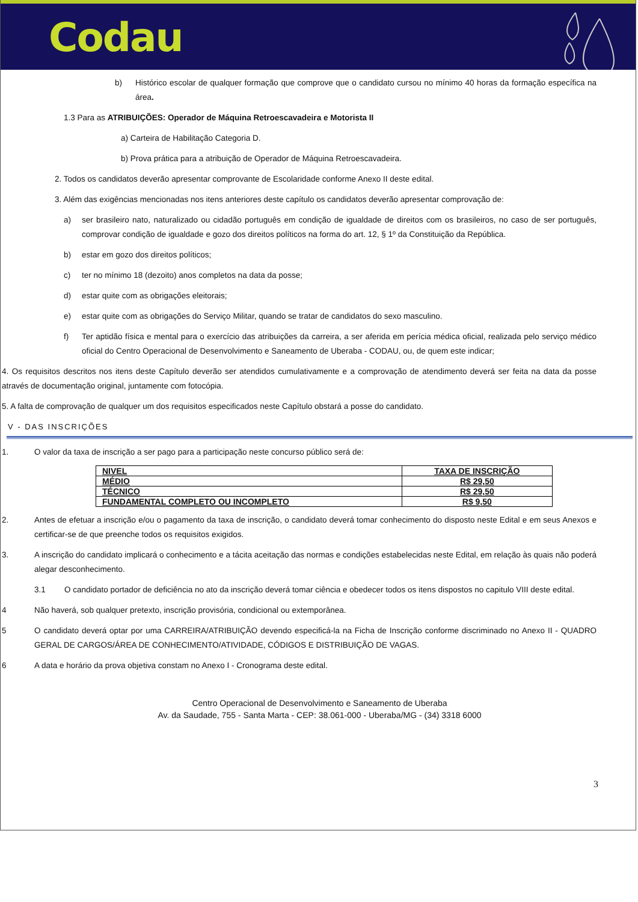Codau
b) Histórico escolar de qualquer formação que comprove que o candidato cursou no mínimo 40 horas da formação específica na área.
1.3 Para as ATRIBUIÇÕES: Operador de Máquina Retroescavadeira e Motorista II
a) Carteira de Habilitação Categoria D.
b) Prova prática para a atribuição de Operador de Máquina Retroescavadeira.
2. Todos os candidatos deverão apresentar comprovante de Escolaridade conforme Anexo II deste edital.
3. Além das exigências mencionadas nos itens anteriores deste capítulo os candidatos deverão apresentar comprovação de:
a) ser brasileiro nato, naturalizado ou cidadão português em condição de igualdade de direitos com os brasileiros, no caso de ser português, comprovar condição de igualdade e gozo dos direitos políticos na forma do art. 12, § 1º da Constituição da República.
b) estar em gozo dos direitos políticos;
c) ter no mínimo 18 (dezoito) anos completos na data da posse;
d) estar quite com as obrigações eleitorais;
e) estar quite com as obrigações do Serviço Militar, quando se tratar de candidatos do sexo masculino.
f) Ter aptidão física e mental para o exercício das atribuições da carreira, a ser aferida em perícia médica oficial, realizada pelo serviço médico oficial do Centro Operacional de Desenvolvimento e Saneamento de Uberaba - CODAU, ou, de quem este indicar;
4. Os requisitos descritos nos itens deste Capítulo deverão ser atendidos cumulativamente e a comprovação de atendimento deverá ser feita na data da posse através de documentação original, juntamente com fotocópia.
5. A falta de comprovação de qualquer um dos requisitos especificados neste Capítulo obstará a posse do candidato.
V - DAS INSCRIÇÕES
1. O valor da taxa de inscrição a ser pago para a participação neste concurso público será de:
| NIVEL | TAXA DE INSCRIÇÃO |
| --- | --- |
| MÉDIO | R$ 29,50 |
| TÉCNICO | R$ 29,50 |
| FUNDAMENTAL COMPLETO OU INCOMPLETO | R$ 9,50 |
2. Antes de efetuar a inscrição e/ou o pagamento da taxa de inscrição, o candidato deverá tomar conhecimento do disposto neste Edital e em seus Anexos e certificar-se de que preenche todos os requisitos exigidos.
3. A inscrição do candidato implicará o conhecimento e a tácita aceitação das normas e condições estabelecidas neste Edital, em relação às quais não poderá alegar desconhecimento.
3.1 O candidato portador de deficiência no ato da inscrição deverá tomar ciência e obedecer todos os itens dispostos no capitulo VIII deste edital.
4 Não haverá, sob qualquer pretexto, inscrição provisória, condicional ou extemporânea.
5 O candidato deverá optar por uma CARREIRA/ATRIBUIÇÃO devendo especificá-la na Ficha de Inscrição conforme discriminado no Anexo II - QUADRO GERAL DE CARGOS/ÁREA DE CONHECIMENTO/ATIVIDADE, CÓDIGOS E DISTRIBUIÇÃO DE VAGAS.
6 A data e horário da prova objetiva constam no Anexo I - Cronograma deste edital.
Centro Operacional de Desenvolvimento e Saneamento de Uberaba
Av. da Saudade, 755 - Santa Marta - CEP: 38.061-000 - Uberaba/MG - (34) 3318 6000
3